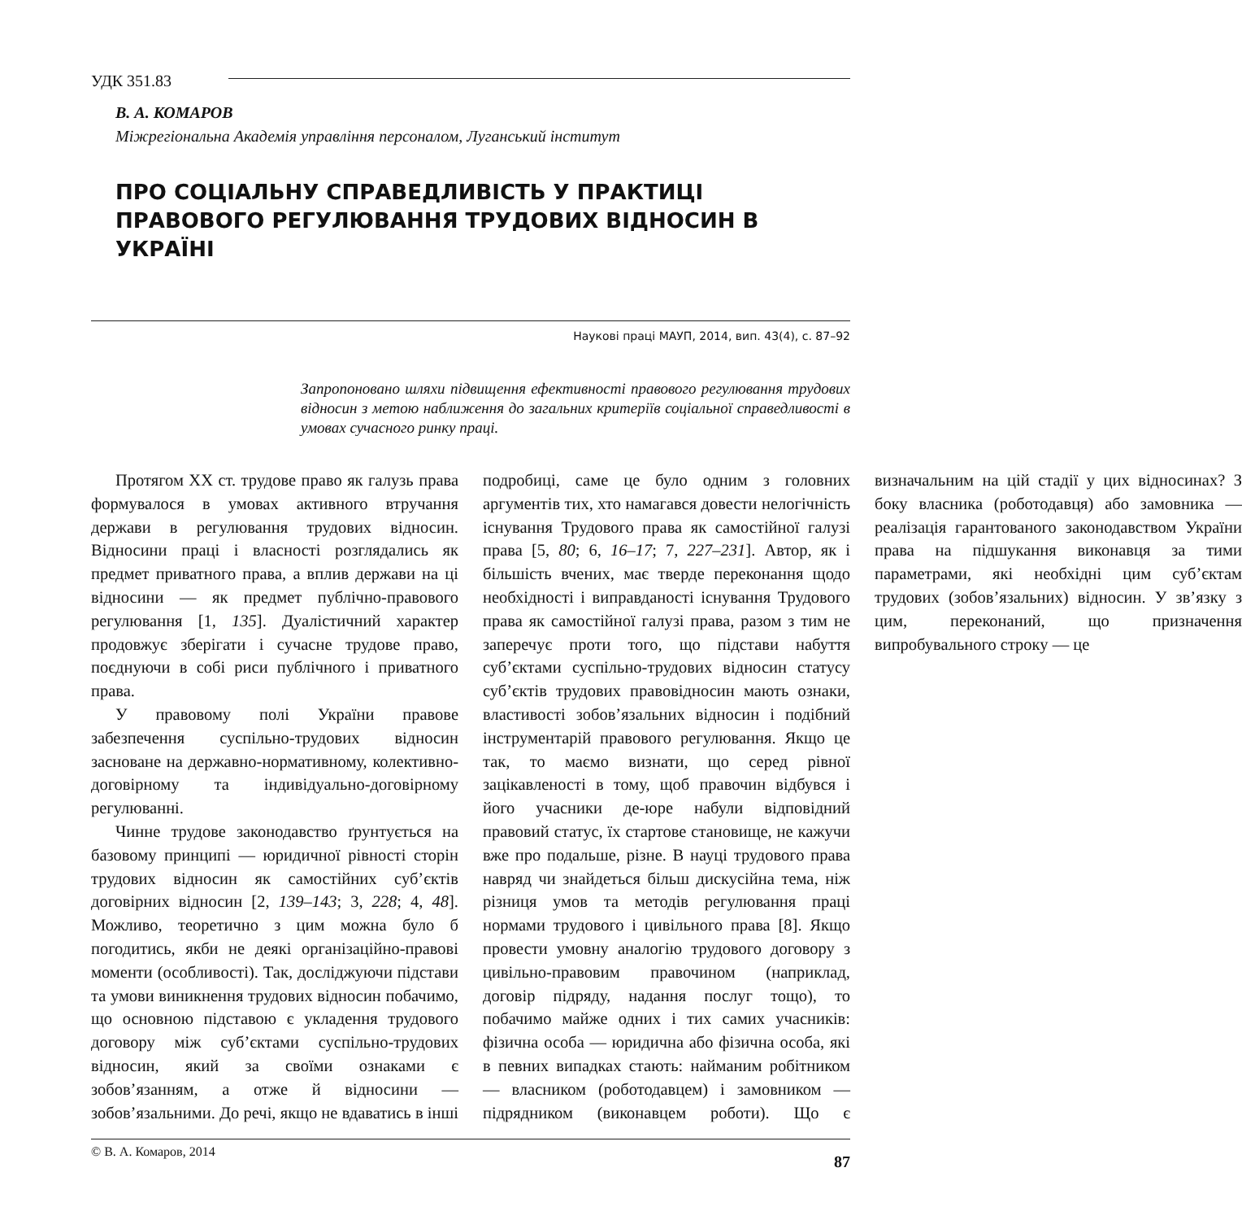УДК 351.83
В. А. КОМАРОВ
Міжрегіональна Академія управління персоналом, Луганський інститут
ПРО СОЦІАЛЬНУ СПРАВЕДЛИВІСТЬ У ПРАКТИЦІ ПРАВОВОГО РЕГУЛЮВАННЯ ТРУДОВИХ ВІДНОСИН В УКРАЇНІ
Наукові праці МАУП, 2014, вип. 43(4), с. 87–92
Запропоновано шляхи підвищення ефективності правового регулювання трудових відносин з метою наближення до загальних критеріїв соціальної справедливості в умовах сучасного ринку праці.
Протягом XX ст. трудове право як галузь права формувалося в умовах активного втручання держави в регулювання трудових відносин. Відносини праці і власності розглядались як предмет приватного права, а вплив держави на ці відносини — як предмет публічно-правового регулювання [1, 135]. Дуалістичний характер продовжує зберігати і сучасне трудове право, поєднуючи в собі риси публічного і приватного права.
У правовому полі України правове забезпечення суспільно-трудових відносин засноване на державно-нормативному, колективно-договірному та індивідуально-договірному регулюванні.
Чинне трудове законодавство ґрунтується на базовому принципі — юридичної рівності сторін трудових відносин як самостійних суб’єктів договірних відносин [2, 139–143; 3, 228; 4, 48]. Можливо, теоретично з цим можна було б погодитись, якби не деякі організаційно-правові моменти (особливості). Так, досліджуючи підстави та умови виникнення трудових відносин побачимо, що основною підставою є укладення трудового договору між суб’єктами суспільно-трудових відносин, який за своїми ознаками є зобов’язанням, а отже й відносини — зобов’язальними. До речі, якщо не вдаватись в інші подробиці, саме це було одним з головних аргументів тих, хто намагався довести нелогічність існування Трудового права як самостійної галузі права [5, 80; 6, 16–17; 7, 227–231]. Автор, як і більшість вчених, має тверде переконання щодо необхідності і виправданості існування Трудового права як самостійної галузі права, разом з тим не заперечує проти того, що підстави набуття суб’єктами суспільно-трудових відносин статусу суб’єктів трудових правовідносин мають ознаки, властивості зобов’язальних відносин і подібний інструментарій правового регулювання. Якщо це так, то маємо визнати, що серед рівної зацікавленості в тому, щоб правочин відбувся і його учасники де-юре набули відповідний правовий статус, їх стартове становище, не кажучи вже про подальше, різне. В науці трудового права навряд чи знайдеться більш дискусійна тема, ніж різниця умов та методів регулювання праці нормами трудового і цивільного права [8]. Якщо провести умовну аналогію трудового договору з цивільно-правовим правочином (наприклад, договір підряду, надання послуг тощо), то побачимо майже одних і тих самих учасників: фізична особа — юридична або фізична особа, які в певних випадках стають: найманим робітником — власником (роботодавцем) і замовником — підрядником (виконавцем роботи). Що є визначальним на цій стадії у цих відносинах? З боку власника (роботодавця) або замовника — реалізація гарантованого законодавством України права на підшукання виконавця за тими параметрами, які необхідні цим суб’єктам трудових (зобов’язальних) відносин. У зв’язку з цим, переконаний, що призначення випробувального строку — це
© В. А. Комаров, 2014 87